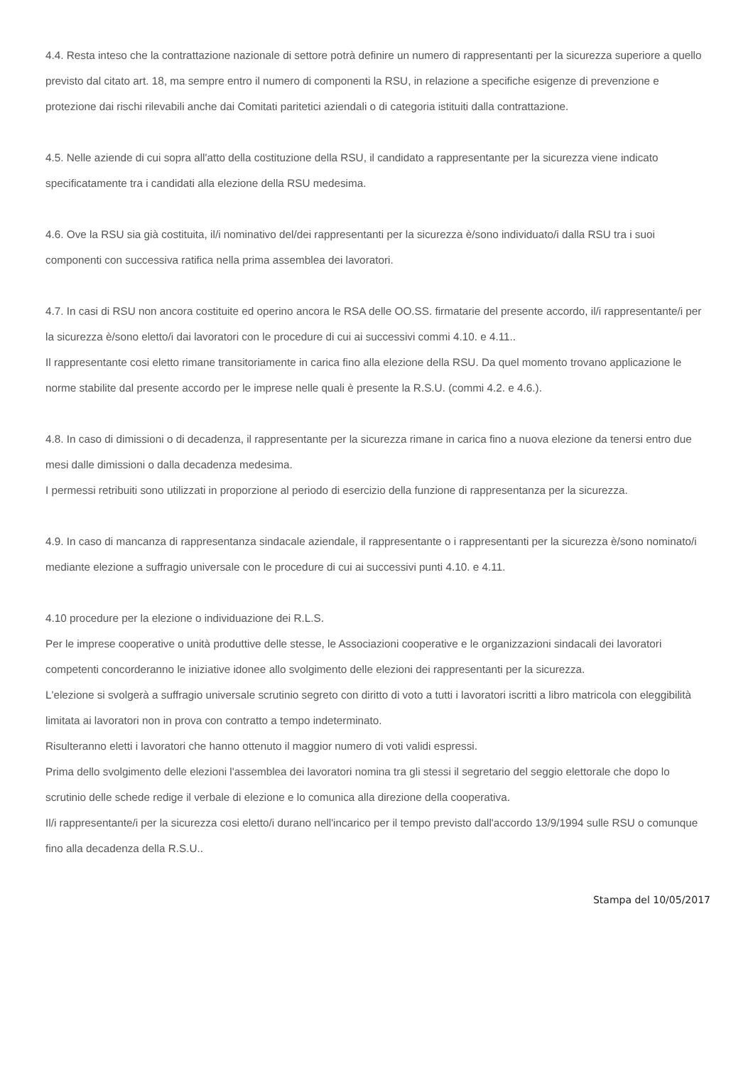4.4. Resta inteso che la contrattazione nazionale di settore potrà definire un numero di rappresentanti per la sicurezza superiore a quello previsto dal citato art. 18, ma sempre entro il numero di componenti la RSU, in relazione a specifiche esigenze di prevenzione e protezione dai rischi rilevabili anche dai Comitati paritetici aziendali o di categoria istituiti dalla contrattazione.
4.5. Nelle aziende di cui sopra all'atto della costituzione della RSU, il candidato a rappresentante per la sicurezza viene indicato specificatamente tra i candidati alla elezione della RSU medesima.
4.6. Ove la RSU sia già costituita, il/i nominativo del/dei rappresentanti per la sicurezza è/sono individuato/i dalla RSU tra i suoi componenti con successiva ratifica nella prima assemblea dei lavoratori.
4.7. In casi di RSU non ancora costituite ed operino ancora le RSA delle OO.SS. firmatarie del presente accordo, il/i rappresentante/i per la sicurezza è/sono eletto/i dai lavoratori con le procedure di cui ai successivi commi 4.10. e 4.11..
Il rappresentante cosi eletto rimane transitoriamente in carica fino alla elezione della RSU. Da quel momento trovano applicazione le norme stabilite dal presente accordo per le imprese nelle quali è presente la R.S.U. (commi 4.2. e 4.6.).
4.8. In caso di dimissioni o di decadenza, il rappresentante per la sicurezza rimane in carica fino a nuova elezione da tenersi entro due mesi dalle dimissioni o dalla decadenza medesima.
I permessi retribuiti sono utilizzati in proporzione al periodo di esercizio della funzione di rappresentanza per la sicurezza.
4.9. In caso di mancanza di rappresentanza sindacale aziendale, il rappresentante o i rappresentanti per la sicurezza è/sono nominato/i mediante elezione a suffragio universale con le procedure di cui ai successivi punti 4.10. e 4.11.
4.10 procedure per la elezione o individuazione dei R.L.S.
Per le imprese cooperative o unità produttive delle stesse, le Associazioni cooperative e le organizzazioni sindacali dei lavoratori competenti concorderanno le iniziative idonee allo svolgimento delle elezioni dei rappresentanti per la sicurezza.
L'elezione si svolgerà a suffragio universale scrutinio segreto con diritto di voto a tutti i lavoratori iscritti a libro matricola con eleggibilità limitata ai lavoratori non in prova con contratto a tempo indeterminato.
Risulteranno eletti i lavoratori che hanno ottenuto il maggior numero di voti validi espressi.
Prima dello svolgimento delle elezioni l'assemblea dei lavoratori nomina tra gli stessi il segretario del seggio elettorale che dopo lo scrutinio delle schede redige il verbale di elezione e lo comunica alla direzione della cooperativa.
Il/i rappresentante/i per la sicurezza cosi eletto/i durano nell'incarico per il tempo previsto dall'accordo 13/9/1994 sulle RSU o comunque fino alla decadenza della R.S.U..
Stampa del 10/05/2017